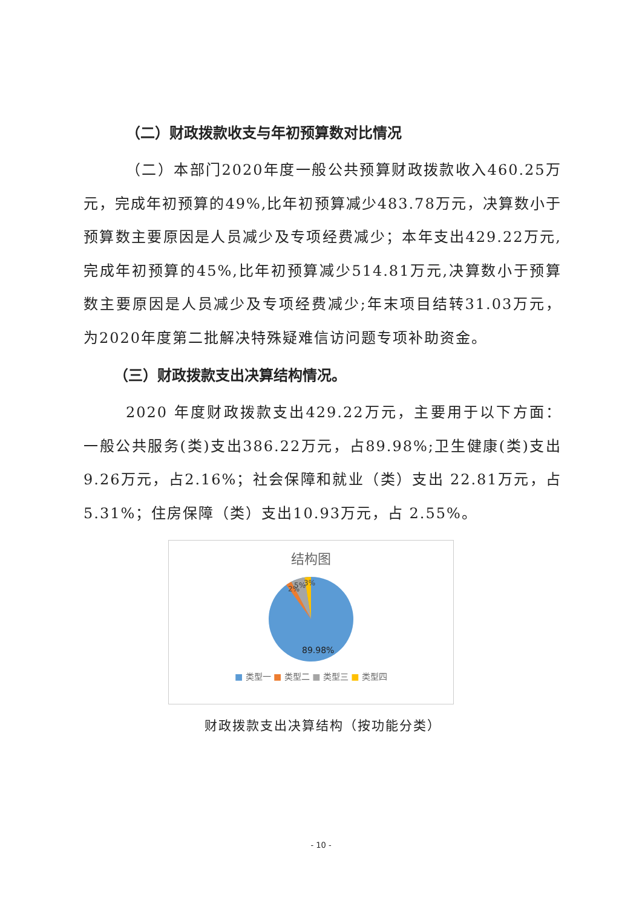（二）财政拨款收支与年初预算数对比情况
（二）本部门2020年度一般公共预算财政拨款收入460.25万元，完成年初预算的49%,比年初预算减少483.78万元，决算数小于预算数主要原因是人员减少及专项经费减少；本年支出429.22万元,完成年初预算的45%,比年初预算减少514.81万元,决算数小于预算数主要原因是人员减少及专项经费减少;年末项目结转31.03万元，为2020年度第二批解决特殊疑难信访问题专项补助资金。
（三）财政拨款支出决算结构情况。
2020 年度财政拨款支出429.22万元，主要用于以下方面：一般公共服务(类)支出386.22万元，占89.98%;卫生健康(类)支出9.26万元，占2.16%；社会保障和就业（类）支出 22.81万元，占5.31%；住房保障（类）支出10.93万元，占 2.55%。
结构图
2%
5%
3%
89.98%
■ 类型一 ■ 类型二 ■ 类型三 ■ 类型四
财政拨款支出决算结构（按功能分类）
- 10 -